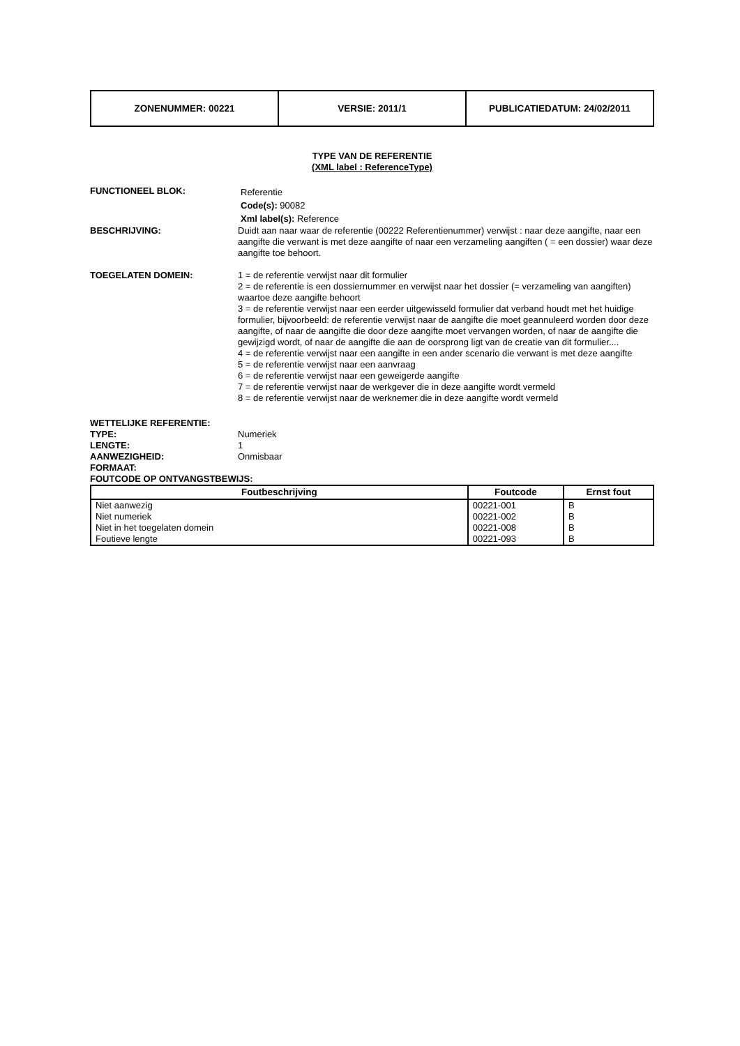| ZONENUMMER: 00221 | VERSIE: 2011/1 | PUBLICATIEDATUM: 24/02/2011 |
TYPE VAN DE REFERENTIE
(XML label : ReferenceType)
FUNCTIONEEL BLOK:
Referentie
Code(s): 90082
Xml label(s): Reference
BESCHRIJVING: Duidt aan naar waar de referentie (00222 Referentienummer) verwijst : naar deze aangifte, naar een aangifte die verwant is met deze aangifte of naar een verzameling aangiften ( = een dossier) waar deze aangifte toe behoort.
TOEGELATEN DOMEIN: 1 = de referentie verwijst naar dit formulier
2 = de referentie is een dossiernummer en verwijst naar het dossier (= verzameling van aangiften) waartoe deze aangifte behoort
3 = de referentie verwijst naar een eerder uitgewisseld formulier dat verband houdt met het huidige formulier, bijvoorbeeld: de referentie verwijst naar de aangifte die moet geannuleerd worden door deze aangifte, of naar de aangifte die door deze aangifte moet vervangen worden, of naar de aangifte die gewijzigd wordt, of naar de aangifte die aan de oorsprong ligt van de creatie van dit formulier....
4 = de referentie verwijst naar een aangifte in een ander scenario die verwant is met deze aangifte
5 = de referentie verwijst naar een aanvraag
6 = de referentie verwijst naar een geweigerde aangifte
7 = de referentie verwijst naar de werkgever die in deze aangifte wordt vermeld
8 = de referentie verwijst naar de werknemer die in deze aangifte wordt vermeld
WETTELIJKE REFERENTIE:
TYPE: Numeriek
LENGTE: 1
AANWEZIGHEID: Onmisbaar
FORMAAT:
FOUTCODE OP ONTVANGSTBEWIJS:
| Foutbeschrijving | Foutcode | Ernst fout |
| --- | --- | --- |
| Niet aanwezig | 00221-001 | B |
| Niet numeriek | 00221-002 | B |
| Niet in het toegelaten domein | 00221-008 | B |
| Foutieve lengte | 00221-093 | B |